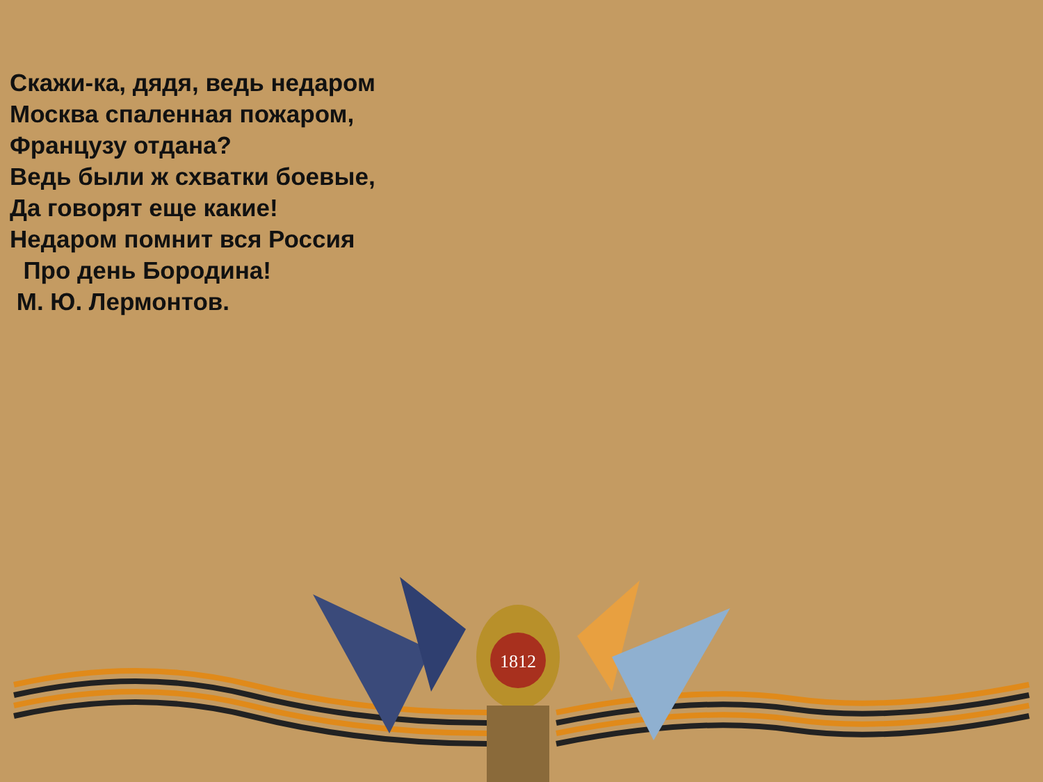Скажи-ка, дядя, ведь недаром
Москва спаленная пожаром,
Французу отдана?
Ведь были ж схватки боевые,
Да говорят еще какие!
Недаром помнит вся Россия
Про день Бородина!
М. Ю. Лермонтов.
1812